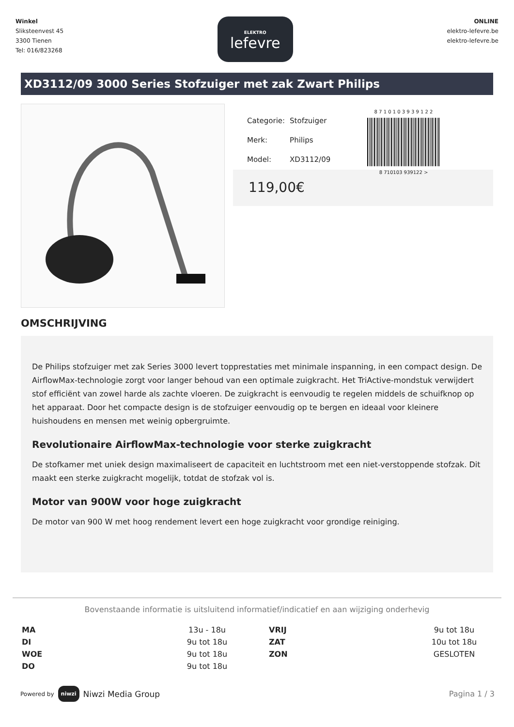Winkel
Sliksteenvest 45
3300 Tienen
Tel: 016/823268
ELEKTRO
lefevre
ONLINE
elektro-lefevre.be
elektro-lefevre.be
XD3112/09 3000 Series Stofzuiger met zak Zwart Philips
| Categorie: | Stofzuiger |
| Merk: | Philips |
| Model: | XD3112/09 |
8 7 1 0 1 0 3 9 3 9 1 2 2
8 710103 939122 >
119,00€
OMSCHRIJVING
De Philips stofzuiger met zak Series 3000 levert topprestaties met minimale inspanning, in een compact design. De AirflowMax-technologie zorgt voor langer behoud van een optimale zuigkracht. Het TriActive-mondstuk verwijdert stof efficiënt van zowel harde als zachte vloeren. De zuigkracht is eenvoudig te regelen middels de schuifknop op het apparaat. Door het compacte design is de stofzuiger eenvoudig op te bergen en ideaal voor kleinere huishoudens en mensen met weinig opbergruimte.
Revolutionaire AirflowMax-technologie voor sterke zuigkracht
De stofkamer met uniek design maximaliseert de capaciteit en luchtstroom met een niet-verstoppende stofzak. Dit maakt een sterke zuigkracht mogelijk, totdat de stofzak vol is.
Motor van 900W voor hoge zuigkracht
De motor van 900 W met hoog rendement levert een hoge zuigkracht voor grondige reiniging.
Bovenstaande informatie is uitsluitend informatief/indicatief en aan wijziging onderhevig
| MA | 13u - 18u | VRIJ | 9u tot 18u |
| DI | 9u tot 18u | ZAT | 10u tot 18u |
| WOE | 9u tot 18u | ZON | GESLOTEN |
| DO | 9u tot 18u | | |
Powered by niwzi Niwzi Media Group
Pagina 1 / 3